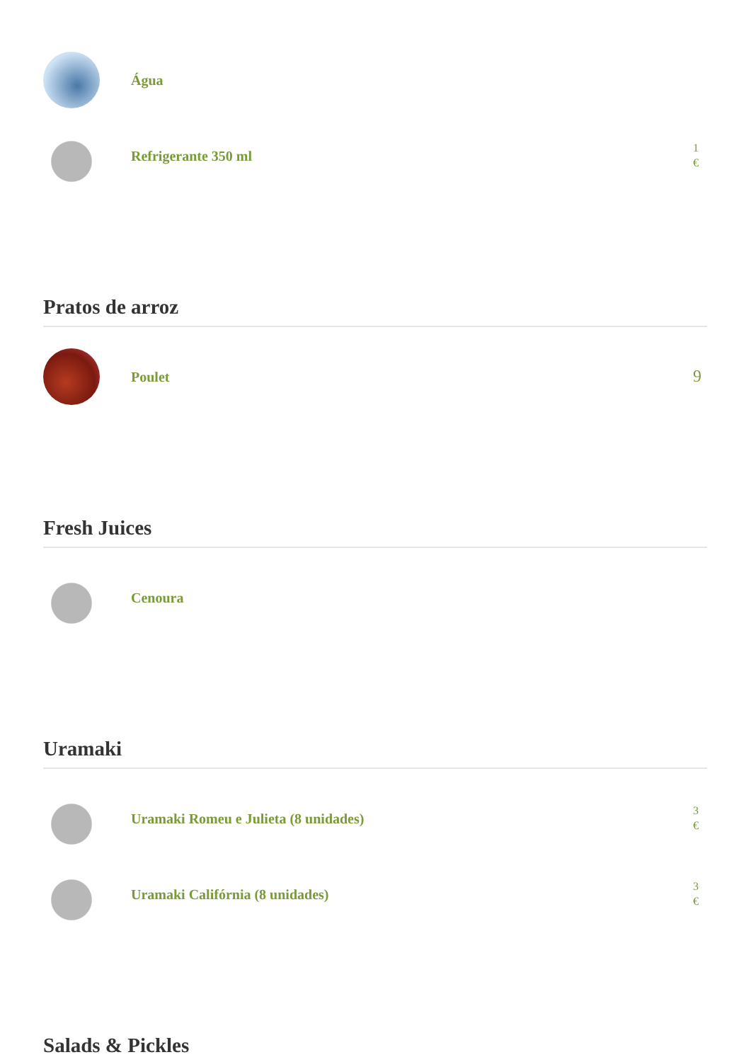Água
Refrigerante 350 ml
1
€
Pratos de arroz
Poulet
9
Fresh Juices
Cenoura
Uramaki
Uramaki Romeu e Julieta (8 unidades)
3
€
Uramaki Califórnia (8 unidades)
3
€
Salads & Pickles